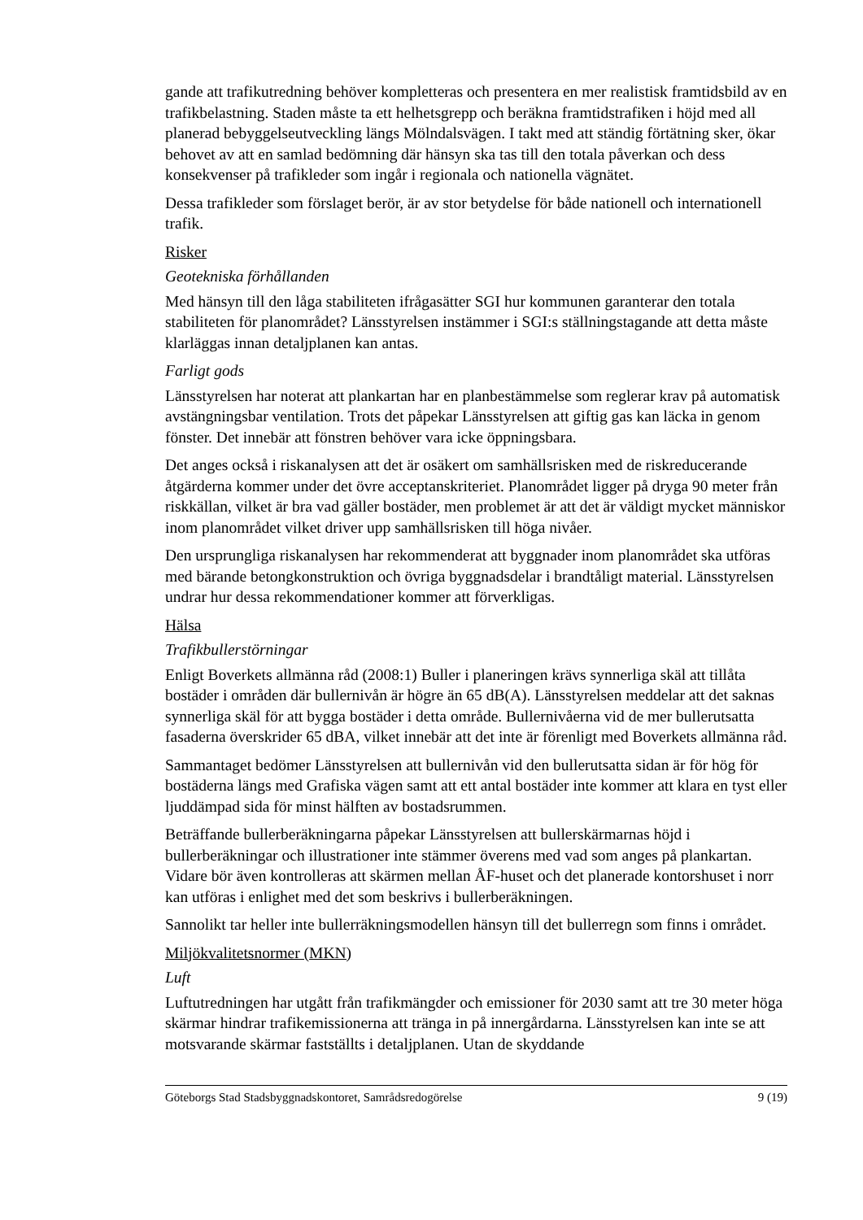gande att trafikutredning behöver kompletteras och presentera en mer realistisk framtidsbild av en trafikbelastning. Staden måste ta ett helhetsgrepp och beräkna framtidstrafiken i höjd med all planerad bebyggelseutveckling längs Mölndalsvägen. I takt med att ständig förtätning sker, ökar behovet av att en samlad bedömning där hänsyn ska tas till den totala påverkan och dess konsekvenser på trafikleder som ingår i regionala och nationella vägnätet.
Dessa trafikleder som förslaget berör, är av stor betydelse för både nationell och internationell trafik.
Risker
Geotekniska förhållanden
Med hänsyn till den låga stabiliteten ifrågasätter SGI hur kommunen garanterar den totala stabiliteten för planområdet? Länsstyrelsen instämmer i SGI:s ställningstagande att detta måste klarläggas innan detaljplanen kan antas.
Farligt gods
Länsstyrelsen har noterat att plankartan har en planbestämmelse som reglerar krav på automatisk avstängningsbar ventilation. Trots det påpekar Länsstyrelsen att giftig gas kan läcka in genom fönster. Det innebär att fönstren behöver vara icke öppningsbara.
Det anges också i riskanalysen att det är osäkert om samhällsrisken med de riskreducerande åtgärderna kommer under det övre acceptanskriteriet. Planområdet ligger på dryga 90 meter från riskkällan, vilket är bra vad gäller bostäder, men problemet är att det är väldigt mycket människor inom planområdet vilket driver upp samhällsrisken till höga nivåer.
Den ursprungliga riskanalysen har rekommenderat att byggnader inom planområdet ska utföras med bärande betongkonstruktion och övriga byggnadsdelar i brandtåligt material. Länsstyrelsen undrar hur dessa rekommendationer kommer att förverkligas.
Hälsa
Trafikbullerstörningar
Enligt Boverkets allmänna råd (2008:1) Buller i planeringen krävs synnerliga skäl att tillåta bostäder i områden där bullernivån är högre än 65 dB(A). Länsstyrelsen meddelar att det saknas synnerliga skäl för att bygga bostäder i detta område. Bullernivåerna vid de mer bullerutsatta fasaderna överskrider 65 dBA, vilket innebär att det inte är förenligt med Boverkets allmänna råd.
Sammantaget bedömer Länsstyrelsen att bullernivån vid den bullerutsatta sidan är för hög för bostäderna längs med Grafiska vägen samt att ett antal bostäder inte kommer att klara en tyst eller ljuddämpad sida för minst hälften av bostadsrummen.
Beträffande bullerberäkningarna påpekar Länsstyrelsen att bullerskärmarnas höjd i bullerberäkningar och illustrationer inte stämmer överens med vad som anges på plankartan. Vidare bör även kontrolleras att skärmen mellan ÅF-huset och det planerade kontorshuset i norr kan utföras i enlighet med det som beskrivs i bullerberäkningen.
Sannolikt tar heller inte bullerräkningsmodellen hänsyn till det bullerregn som finns i området.
Miljökvalitetsnormer (MKN)
Luft
Luftutredningen har utgått från trafikmängder och emissioner för 2030 samt att tre 30 meter höga skärmar hindrar trafikemissionerna att tränga in på innergårdarna. Länsstyrelsen kan inte se att motsvarande skärmar fastställts i detaljplanen. Utan de skyddande
Göteborgs Stad Stadsbyggnadskontoret, Samrådsredogörelse 9 (19)